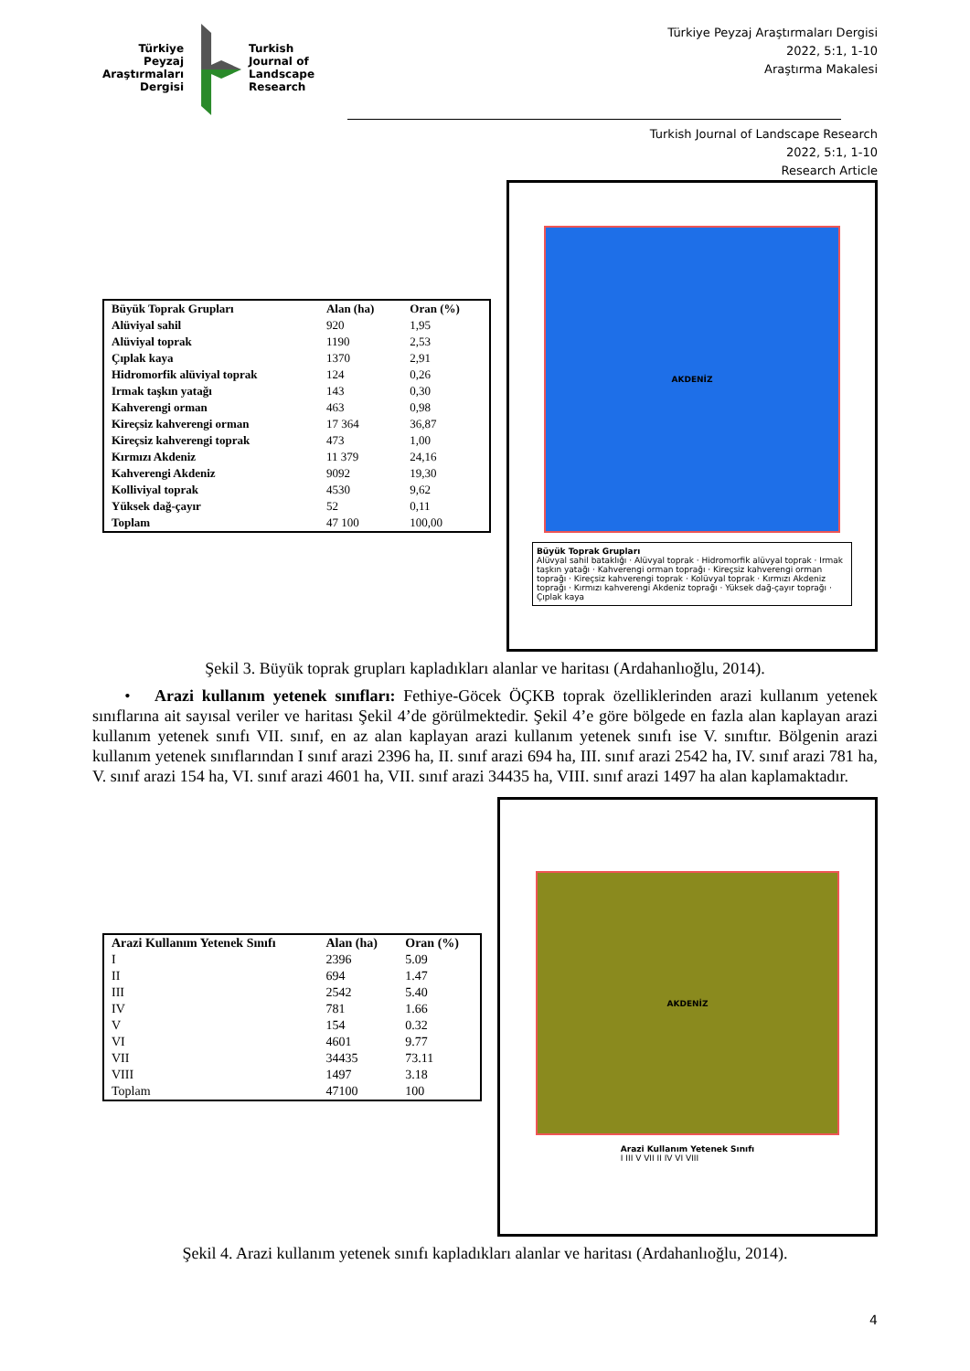Türkiye
Peyzaj
Araştırmaları
Dergisi
Turkish
Journal of
Landscape
Research
Türkiye Peyzaj Araştırmaları Dergisi
2022, 5:1, 1-10
Araştırma Makalesi
Turkish Journal of Landscape Research
2022, 5:1, 1-10
Research Article
| Büyük Toprak Grupları | Alan (ha) | Oran (%) |
| --- | --- | --- |
| Alüviyal sahil | 920 | 1,95 |
| Alüviyal toprak | 1190 | 2,53 |
| Çıplak kaya | 1370 | 2,91 |
| Hidromorfik alüviyal toprak | 124 | 0,26 |
| Irmak taşkın yatağı | 143 | 0,30 |
| Kahverengi orman | 463 | 0,98 |
| Kireçsiz kahverengi orman | 17 364 | 36,87 |
| Kireçsiz kahverengi toprak | 473 | 1,00 |
| Kırmızı Akdeniz | 11 379 | 24,16 |
| Kahverengi Akdeniz | 9092 | 19,30 |
| Kolliviyal toprak | 4530 | 9,62 |
| Yüksek dağ-çayır | 52 | 0,11 |
| Toplam | 47 100 | 100,00 |
AKDENİZ
Büyük Toprak Grupları
Alüvyal sahil bataklığı · Alüvyal toprak · Hidromorfik alüvyal toprak · Irmak taşkın yatağı · Kahverengi orman toprağı · Kireçsiz kahverengi orman toprağı · Kireçsiz kahverengi toprak · Kolüvyal toprak · Kırmızı Akdeniz toprağı · Kırmızı kahverengi Akdeniz toprağı · Yüksek dağ-çayır toprağı · Çıplak kaya
Şekil 3. Büyük toprak grupları kapladıkları alanlar ve haritası (Ardahanlıoğlu, 2014).
• Arazi kullanım yetenek sınıfları: Fethiye-Göcek ÖÇKB toprak özelliklerinden arazi kullanım yetenek sınıflarına ait sayısal veriler ve haritası Şekil 4’de görülmektedir. Şekil 4’e göre bölgede en fazla alan kaplayan arazi kullanım yetenek sınıfı VII. sınıf, en az alan kaplayan arazi kullanım yetenek sınıfı ise V. sınıftır. Bölgenin arazi kullanım yetenek sınıflarından I sınıf arazi 2396 ha, II. sınıf arazi 694 ha, III. sınıf arazi 2542 ha, IV. sınıf arazi 781 ha, V. sınıf arazi 154 ha, VI. sınıf arazi 4601 ha, VII. sınıf arazi 34435 ha, VIII. sınıf arazi 1497 ha alan kaplamaktadır.
| Arazi Kullanım Yetenek Sınıfı | Alan (ha) | Oran (%) |
| --- | --- | --- |
| I | 2396 | 5.09 |
| II | 694 | 1.47 |
| III | 2542 | 5.40 |
| IV | 781 | 1.66 |
| V | 154 | 0.32 |
| VI | 4601 | 9.77 |
| VII | 34435 | 73.11 |
| VIII | 1497 | 3.18 |
| Toplam | 47100 | 100 |
AKDENİZ
Arazi Kullanım Yetenek Sınıfı
I III V VII II IV VI VIII
Şekil 4. Arazi kullanım yetenek sınıfı kapladıkları alanlar ve haritası (Ardahanlıoğlu, 2014).
4